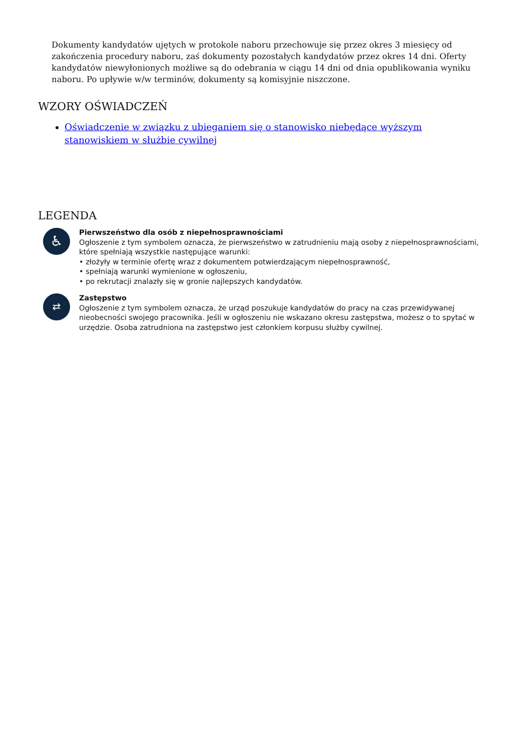Dokumenty kandydatów ujętych w protokole naboru przechowuje się przez okres 3 miesięcy od zakończenia procedury naboru, zaś dokumenty pozostałych kandydatów przez okres 14 dni. Oferty kandydatów niewyłonionych możliwe są do odebrania w ciągu 14 dni od dnia opublikowania wyniku naboru. Po upływie w/w terminów, dokumenty są komisyjnie niszczone.
WZORY OŚWIADCZEŃ
Oświadczenie w związku z ubieganiem się o stanowisko niebędące wyższym stanowiskiem w służbie cywilnej
LEGENDA
♿
Pierwszeństwo dla osób z niepełnosprawnościami
Ogłoszenie z tym symbolem oznacza, że pierwszeństwo w zatrudnieniu mają osoby z niepełnosprawnościami, które spełniają wszystkie następujące warunki:
• złożyły w terminie ofertę wraz z dokumentem potwierdzającym niepełnosprawność,
• spełniają warunki wymienione w ogłoszeniu,
• po rekrutacji znalazły się w gronie najlepszych kandydatów.
⇄
Zastępstwo
Ogłoszenie z tym symbolem oznacza, że urząd poszukuje kandydatów do pracy na czas przewidywanej nieobecności swojego pracownika. Jeśli w ogłoszeniu nie wskazano okresu zastępstwa, możesz o to spytać w urzędzie. Osoba zatrudniona na zastępstwo jest członkiem korpusu służby cywilnej.